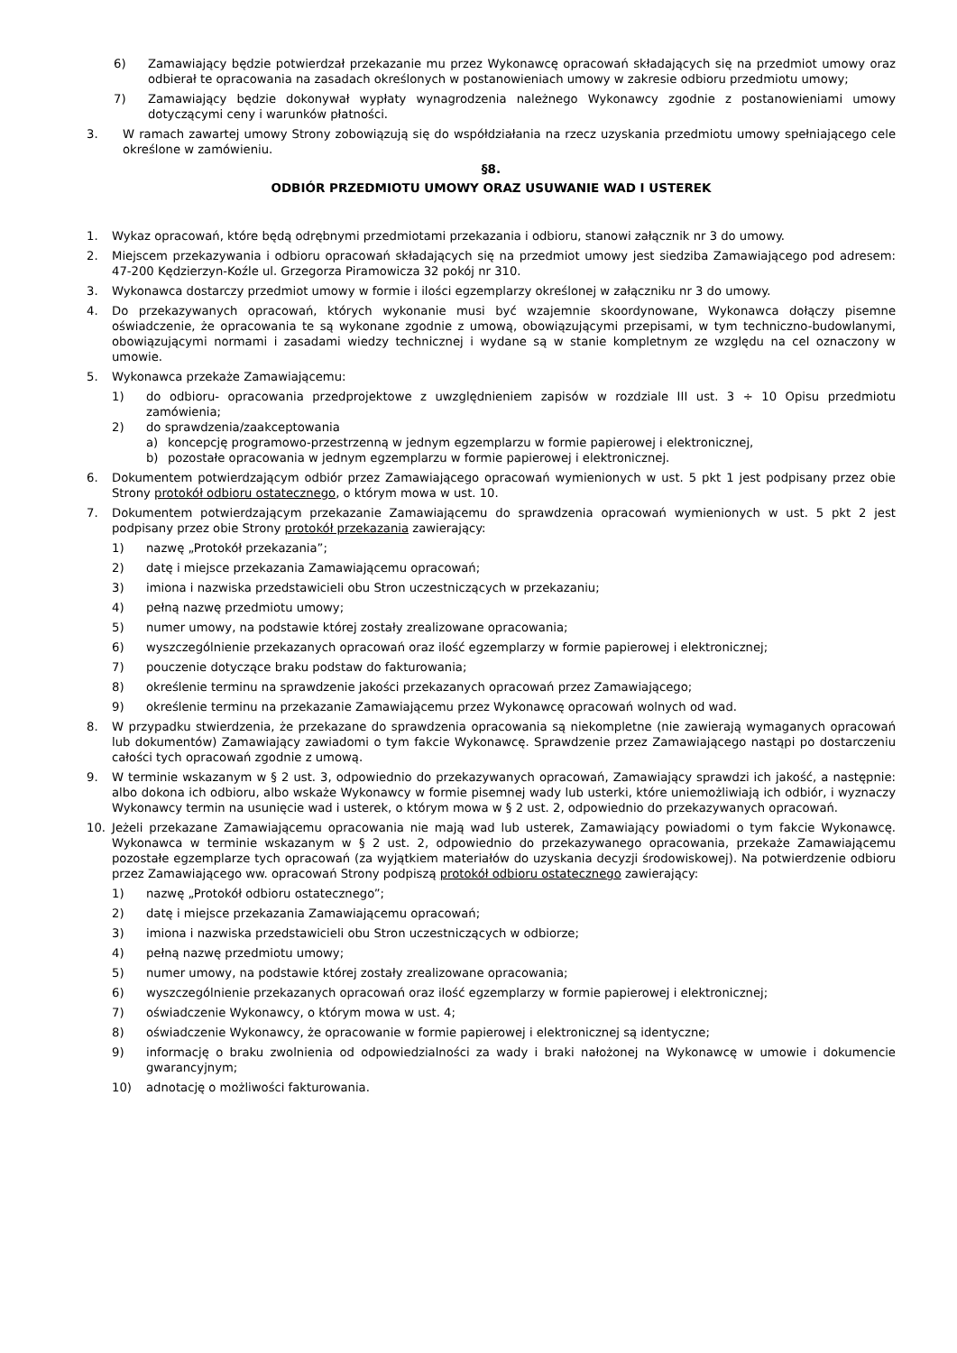6) Zamawiający będzie potwierdzał przekazanie mu przez Wykonawcę opracowań składających się na przedmiot umowy oraz odbierał te opracowania na zasadach określonych w postanowieniach umowy w zakresie odbioru przedmiotu umowy;
7) Zamawiający będzie dokonywał wypłaty wynagrodzenia należnego Wykonawcy zgodnie z postanowieniami umowy dotyczącymi ceny i warunków płatności.
3. W ramach zawartej umowy Strony zobowiązują się do współdziałania na rzecz uzyskania przedmiotu umowy spełniającego cele określone w zamówieniu.
§8.
ODBIÓR PRZEDMIOTU UMOWY ORAZ USUWANIE WAD I USTEREK
1. Wykaz opracowań, które będą odrębnymi przedmiotami przekazania i odbioru, stanowi załącznik nr 3 do umowy.
2. Miejscem przekazywania i odbioru opracowań składających się na przedmiot umowy jest siedziba Zamawiającego pod adresem: 47-200 Kędzierzyn-Koźle ul. Grzegorza Piramowicza 32 pokój nr 310.
3. Wykonawca dostarczy przedmiot umowy w formie i ilości egzemplarzy określonej w załączniku nr 3 do umowy.
4. Do przekazywanych opracowań, których wykonanie musi być wzajemnie skoordynowane, Wykonawca dołączy pisemne oświadczenie, że opracowania te są wykonane zgodnie z umową, obowiązującymi przepisami, w tym techniczno-budowlanymi, obowiązującymi normami i zasadami wiedzy technicznej i wydane są w stanie kompletnym ze względu na cel oznaczony w umowie.
5. Wykonawca przekaże Zamawiającemu:
1) do odbioru- opracowania przedprojektowe z uwzględnieniem zapisów w rozdziale III ust. 3 ÷ 10 Opisu przedmiotu zamówienia;
2) do sprawdzenia/zaakceptowania
a) koncepcję programowo-przestrzenną w jednym egzemplarzu w formie papierowej i elektronicznej,
b) pozostałe opracowania w jednym egzemplarzu w formie papierowej i elektronicznej.
6. Dokumentem potwierdzającym odbiór przez Zamawiającego opracowań wymienionych w ust. 5 pkt 1 jest podpisany przez obie Strony protokół odbioru ostatecznego, o którym mowa w ust. 10.
7. Dokumentem potwierdzającym przekazanie Zamawiającemu do sprawdzenia opracowań wymienionych w ust. 5 pkt 2 jest podpisany przez obie Strony protokół przekazania zawierający:
1) nazwę „Protokół przekazania”;
2) datę i miejsce przekazania Zamawiającemu opracowań;
3) imiona i nazwiska przedstawicieli obu Stron uczestniczących w przekazaniu;
4) pełną nazwę przedmiotu umowy;
5) numer umowy, na podstawie której zostały zrealizowane opracowania;
6) wyszczególnienie przekazanych opracowań oraz ilość egzemplarzy w formie papierowej i elektronicznej;
7) pouczenie dotyczące braku podstaw do fakturowania;
8) określenie terminu na sprawdzenie jakości przekazanych opracowań przez Zamawiającego;
9) określenie terminu na przekazanie Zamawiającemu przez Wykonawcę opracowań wolnych od wad.
8. W przypadku stwierdzenia, że przekazane do sprawdzenia opracowania są niekompletne (nie zawierają wymaganych opracowań lub dokumentów) Zamawiający zawiadomi o tym fakcie Wykonawcę. Sprawdzenie przez Zamawiającego nastąpi po dostarczeniu całości tych opracowań zgodnie z umową.
9. W terminie wskazanym w § 2 ust. 3, odpowiednio do przekazywanych opracowań, Zamawiający sprawdzi ich jakość, a następnie: albo dokona ich odbioru, albo wskaże Wykonawcy w formie pisemnej wady lub usterki, które uniemożliwiają ich odbiór, i wyznaczy Wykonawcy termin na usunięcie wad i usterek, o którym mowa w § 2 ust. 2, odpowiednio do przekazywanych opracowań.
10. Jeżeli przekazane Zamawiającemu opracowania nie mają wad lub usterek, Zamawiający powiadomi o tym fakcie Wykonawcę. Wykonawca w terminie wskazanym w § 2 ust. 2, odpowiednio do przekazywanego opracowania, przekaże Zamawiającemu pozostałe egzemplarze tych opracowań (za wyjątkiem materiałów do uzyskania decyzji środowiskowej). Na potwierdzenie odbioru przez Zamawiającego ww. opracowań Strony podpiszą protokół odbioru ostatecznego zawierający:
1) nazwę „Protokół odbioru ostatecznego”;
2) datę i miejsce przekazania Zamawiającemu opracowań;
3) imiona i nazwiska przedstawicieli obu Stron uczestniczących w odbiorze;
4) pełną nazwę przedmiotu umowy;
5) numer umowy, na podstawie której zostały zrealizowane opracowania;
6) wyszczególnienie przekazanych opracowań oraz ilość egzemplarzy w formie papierowej i elektronicznej;
7) oświadczenie Wykonawcy, o którym mowa w ust. 4;
8) oświadczenie Wykonawcy, że opracowanie w formie papierowej i elektronicznej są identyczne;
9) informację o braku zwolnienia od odpowiedzialności za wady i braki nałożonej na Wykonawcę w umowie i dokumencie gwarancyjnym;
10) adnotację o możliwości fakturowania.